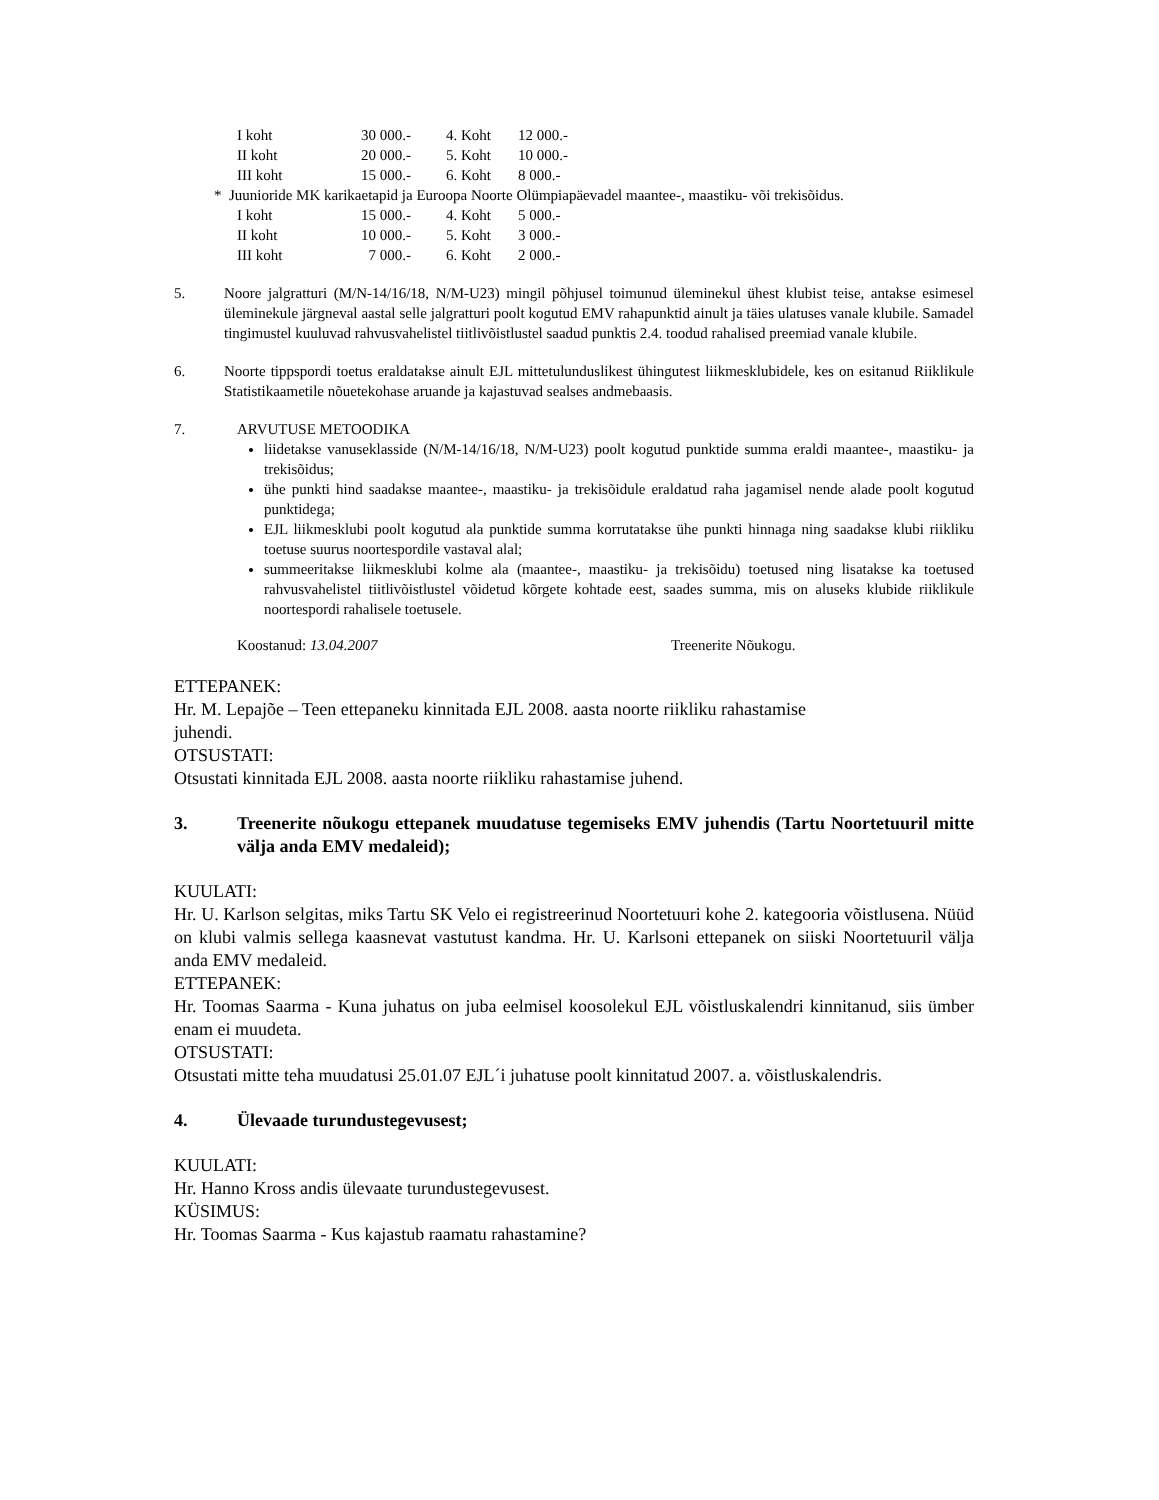| I koht | 30 000.- | 4. Koht | 12 000.- |
| II koht | 20 000.- | 5. Koht | 10 000.- |
| III koht | 15 000.- | 6. Koht | 8 000.- |
* Juunioride MK karikaetapid ja Euroopa Noorte Olümpiapäevadel maantee-, maastiku- või trekisõidus.
| I koht | 15 000.- | 4. Koht | 5 000.- |
| II koht | 10 000.- | 5. Koht | 3 000.- |
| III koht | 7 000.- | 6. Koht | 2 000.- |
5. Noore jalgratturi (M/N-14/16/18, N/M-U23) mingil põhjusel toimunud üleminekul ühest klubist teise, antakse esimesel üleminekule järgneval aastal selle jalgratturi poolt kogutud EMV rahapunktid ainult ja täies ulatuses vanale klubile. Samadel tingimustel kuuluvad rahvusvahelistel tiitlivõistlustel saadud punktis 2.4. toodud rahalised preemiad vanale klubile.
6. Noorte tippspordi toetus eraldatakse ainult EJL mittetulunduslikest ühingutest liikmesklubidele, kes on esitanud Riiklikule Statistikaametile nõuetekohase aruande ja kajastuvad sealses andmebaasis.
7. ARVUTUSE METOODIKA
liidetakse vanuseklasside (N/M-14/16/18, N/M-U23) poolt kogutud punktide summa eraldi maantee-, maastiku- ja trekisõidus;
ühe punkti hind saadakse maantee-, maastiku- ja trekisõidule eraldatud raha jagamisel nende alade poolt kogutud punktidega;
EJL liikmesklubi poolt kogutud ala punktide summa korrutatakse ühe punkti hinnaga ning saadakse klubi riikliku toetuse suurus noortespordile vastaval alal;
summeeritakse liikmesklubi kolme ala (maantee-, maastiku- ja trekisõidu) toetused ning lisatakse ka toetused rahvusvahelistel tiitlivõistlustel võidetud kõrgete kohtade eest, saades summa, mis on aluseks klubide riiklikule noortespordi rahalisele toetusele.
Koostanud: 13.04.2007 Treenerite Nõukogu.
ETTEPANEK:
Hr. M. Lepajõe – Teen ettepaneku kinnitada EJL 2008. aasta noorte riikliku rahastamise
juhendi.
OTSUSTATI:
Otsustati kinnitada EJL 2008. aasta noorte riikliku rahastamise juhend.
3. Treenerite nõukogu ettepanek muudatuse tegemiseks EMV juhendis (Tartu Noortetuuril mitte välja anda EMV medaleid);
KUULATI:
Hr. U. Karlson selgitas, miks Tartu SK Velo ei registreerinud Noortetuuri kohe 2. kategooria võistlusena. Nüüd on klubi valmis sellega kaasnevat vastutust kandma. Hr. U. Karlsoni ettepanek on siiski Noortetuuril välja anda EMV medaleid.
ETTEPANEK:
Hr. Toomas Saarma - Kuna juhatus on juba eelmisel koosolekul EJL võistluskalendri kinnitanud, siis ümber enam ei muudeta.
OTSUSTATI:
Otsustati mitte teha muudatusi 25.01.07 EJL´i juhatuse poolt kinnitatud 2007. a. võistluskalendris.
4. Ülevaade turundustegevusest;
KUULATI:
Hr. Hanno Kross andis ülevaate turundustegevusest.
KÜSIMUS:
Hr. Toomas Saarma - Kus kajastub raamatu rahastamine?